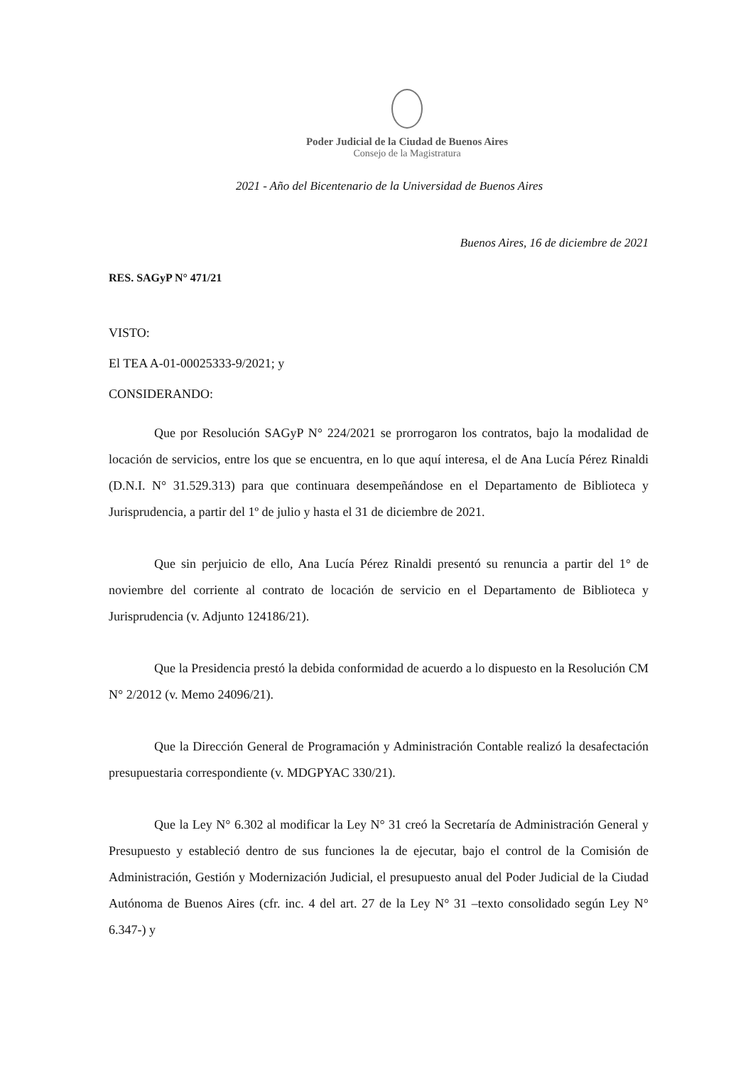Poder Judicial de la Ciudad de Buenos Aires
Consejo de la Magistratura
2021 - Año del Bicentenario de la Universidad de Buenos Aires
Buenos Aires, 16 de diciembre de 2021
RES. SAGyP N° 471/21
VISTO:
El TEA A-01-00025333-9/2021; y
CONSIDERANDO:
Que por Resolución SAGyP N° 224/2021 se prorrogaron los contratos, bajo la modalidad de locación de servicios, entre los que se encuentra, en lo que aquí interesa, el de Ana Lucía Pérez Rinaldi (D.N.I. N° 31.529.313) para que continuara desempeñándose en el Departamento de Biblioteca y Jurisprudencia, a partir del 1º de julio y hasta el 31 de diciembre de 2021.
Que sin perjuicio de ello, Ana Lucía Pérez Rinaldi presentó su renuncia a partir del 1° de noviembre del corriente al contrato de locación de servicio en el Departamento de Biblioteca y Jurisprudencia (v. Adjunto 124186/21).
Que la Presidencia prestó la debida conformidad de acuerdo a lo dispuesto en la Resolución CM N° 2/2012 (v. Memo 24096/21).
Que la Dirección General de Programación y Administración Contable realizó la desafectación presupuestaria correspondiente (v. MDGPYAC 330/21).
Que la Ley N° 6.302 al modificar la Ley N° 31 creó la Secretaría de Administración General y Presupuesto y estableció dentro de sus funciones la de ejecutar, bajo el control de la Comisión de Administración, Gestión y Modernización Judicial, el presupuesto anual del Poder Judicial de la Ciudad Autónoma de Buenos Aires (cfr. inc. 4 del art. 27 de la Ley N° 31 –texto consolidado según Ley N° 6.347-) y